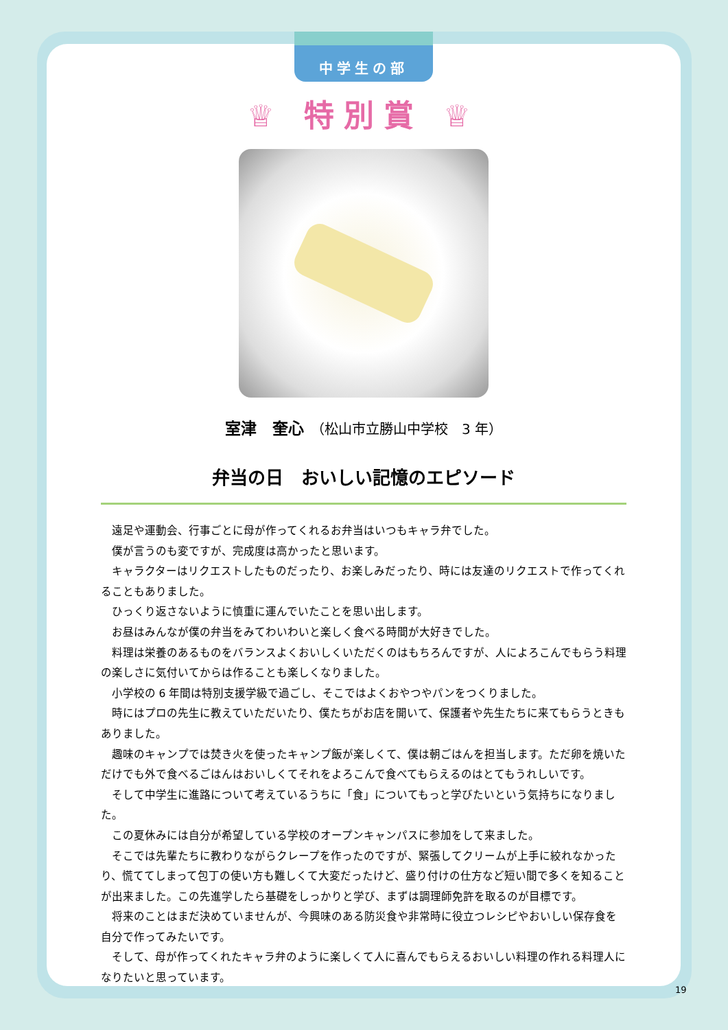中学生の部
♕ 特別賞 ♕
室津　奎心　（松山市立勝山中学校　3 年）
弁当の日　おいしい記憶のエピソード
遠足や運動会、行事ごとに母が作ってくれるお弁当はいつもキャラ弁でした。
僕が言うのも変ですが、完成度は高かったと思います。
キャラクターはリクエストしたものだったり、お楽しみだったり、時には友達のリクエストで作ってくれることもありました。
ひっくり返さないように慎重に運んでいたことを思い出します。
お昼はみんなが僕の弁当をみてわいわいと楽しく食べる時間が大好きでした。
料理は栄養のあるものをバランスよくおいしくいただくのはもちろんですが、人によろこんでもらう料理の楽しさに気付いてからは作ることも楽しくなりました。
小学校の 6 年間は特別支援学級で過ごし、そこではよくおやつやパンをつくりました。
時にはプロの先生に教えていただいたり、僕たちがお店を開いて、保護者や先生たちに来てもらうときもありました。
趣味のキャンプでは焚き火を使ったキャンプ飯が楽しくて、僕は朝ごはんを担当します。ただ卵を焼いただけでも外で食べるごはんはおいしくてそれをよろこんで食べてもらえるのはとてもうれしいです。
そして中学生に進路について考えているうちに「食」についてもっと学びたいという気持ちになりました。
この夏休みには自分が希望している学校のオープンキャンパスに参加をして来ました。
そこでは先輩たちに教わりながらクレープを作ったのですが、緊張してクリームが上手に絞れなかったり、慌ててしまって包丁の使い方も難しくて大変だったけど、盛り付けの仕方など短い間で多くを知ることが出来ました。この先進学したら基礎をしっかりと学び、まずは調理師免許を取るのが目標です。
将来のことはまだ決めていませんが、今興味のある防災食や非常時に役立つレシピやおいしい保存食を自分で作ってみたいです。
そして、母が作ってくれたキャラ弁のように楽しくて人に喜んでもらえるおいしい料理の作れる料理人になりたいと思っています。
19